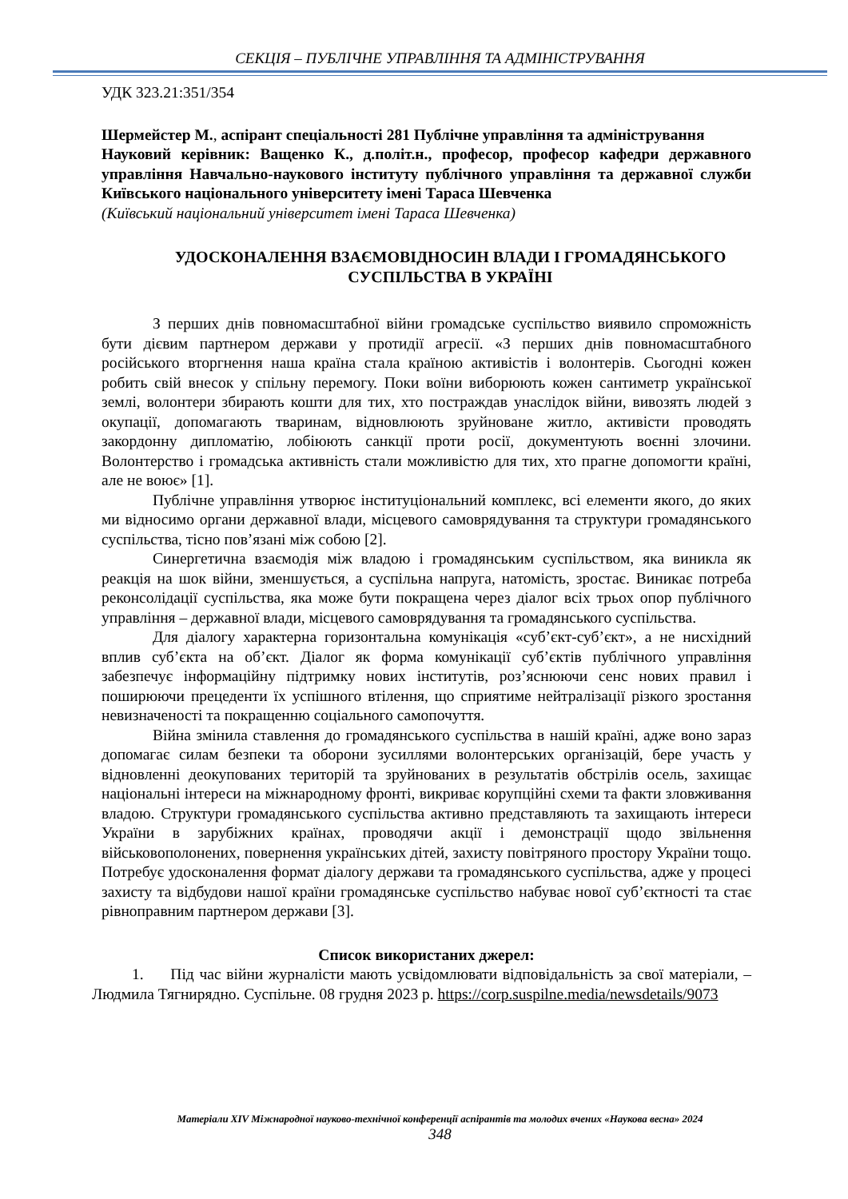СЕКЦІЯ – ПУБЛІЧНЕ УПРАВЛІННЯ ТА АДМІНІСТРУВАННЯ
УДК 323.21:351/354
Шермейстер М., аспірант спеціальності 281 Публічне управління та адміністрування
Науковий керівник: Ващенко К., д.політ.н., професор, професор кафедри державного управління Навчально-наукового інституту публічного управління та державної служби Київського національного університету імені Тараса Шевченка
(Київський національний університет імені Тараса Шевченка)
УДОСКОНАЛЕННЯ ВЗАЄМОВІДНОСИН ВЛАДИ І ГРОМАДЯНСЬКОГО СУСПІЛЬСТВА В УКРАЇНІ
З перших днів повномасштабної війни громадське суспільство виявило спроможність бути дієвим партнером держави у протидії агресії. «З перших днів повномасштабного російського вторгнення наша країна стала країною активістів і волонтерів. Сьогодні кожен робить свій внесок у спільну перемогу. Поки воїни виборюють кожен сантиметр української землі, волонтери збирають кошти для тих, хто постраждав унаслідок війни, вивозять людей з окупації, допомагають тваринам, відновлюють зруйноване житло, активісти проводять закордонну дипломатію, лобіюють санкції проти росії, документують воєнні злочини. Волонтерство і громадська активність стали можливістю для тих, хто прагне допомогти країні, але не воює» [1].
Публічне управління утворює інституціональний комплекс, всі елементи якого, до яких ми відносимо органи державної влади, місцевого самоврядування та структури громадянського суспільства, тісно пов’язані між собою [2].
Синергетична взаємодія між владою і громадянським суспільством, яка виникла як реакція на шок війни, зменшується, а суспільна напруга, натомість, зростає. Виникає потреба реконсолідації суспільства, яка може бути покращена через діалог всіх трьох опор публічного управління – державної влади, місцевого самоврядування та громадянського суспільства.
Для діалогу характерна горизонтальна комунікація «суб’єкт-суб’єкт», а не нисхідний вплив суб’єкта на об’єкт. Діалог як форма комунікації суб’єктів публічного управління забезпечує інформаційну підтримку нових інститутів, роз’яснюючи сенс нових правил і поширюючи прецеденти їх успішного втілення, що сприятиме нейтралізації різкого зростання невизначеності та покращенню соціального самопочуття.
Війна змінила ставлення до громадянського суспільства в нашій країні, адже воно зараз допомагає силам безпеки та оборони зусиллями волонтерських організацій, бере участь у відновленні деокупованих територій та зруйнованих в результатів обстрілів осель, захищає національні інтереси на міжнародному фронті, викриває корупційні схеми та факти зловживання владою. Структури громадянського суспільства активно представляють та захищають інтереси України в зарубіжних країнах, проводячи акції і демонстрації щодо звільнення військовополонених, повернення українських дітей, захисту повітряного простору України тощо. Потребує удосконалення формат діалогу держави та громадянського суспільства, адже у процесі захисту та відбудови нашої країни громадянське суспільство набуває нової суб’єктності та стає рівноправним партнером держави [3].
Список використаних джерел:
1. Під час війни журналісти мають усвідомлювати відповідальність за свої матеріали, – Людмила Тягнирядно. Суспільне. 08 грудня 2023 р. https://corp.suspilne.media/newsdetails/9073
Матеріали XIV Міжнародної науково-технічної конференції аспірантів та молодих вчених «Наукова весна» 2024
348